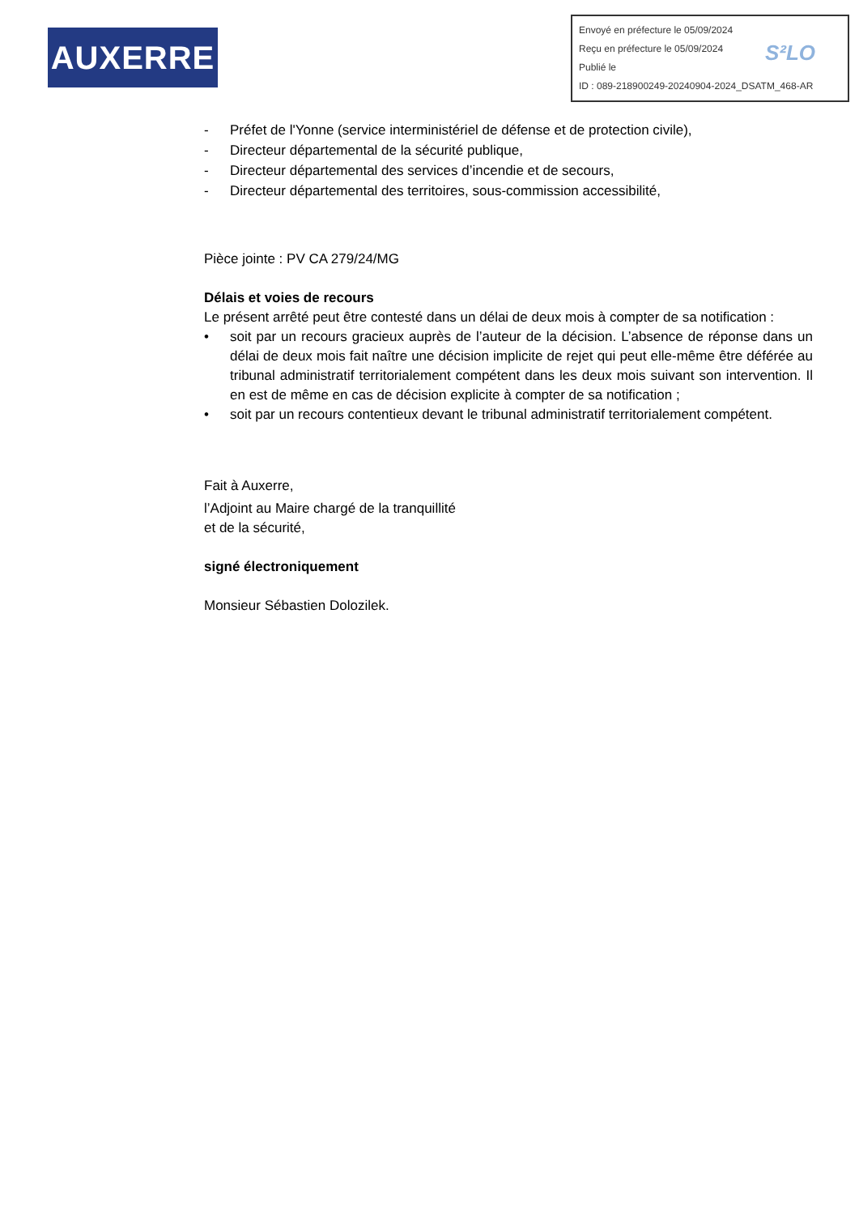AUXERRE
Envoyé en préfecture le 05/09/2024
Reçu en préfecture le 05/09/2024
Publié le
ID : 089-218900249-20240904-2024_DSATM_468-AR
S²LO
- Préfet de l'Yonne (service interministériel de défense et de protection civile),
- Directeur départemental de la sécurité publique,
- Directeur départemental des services d’incendie et de secours,
- Directeur départemental des territoires, sous-commission accessibilité,
Pièce jointe : PV CA 279/24/MG
Délais et voies de recours
Le présent arrêté peut être contesté dans un délai de deux mois à compter de sa notification :
• soit par un recours gracieux auprès de l’auteur de la décision. L’absence de réponse dans un délai de deux mois fait naître une décision implicite de rejet qui peut elle-même être déférée au tribunal administratif territorialement compétent dans les deux mois suivant son intervention. Il en est de même en cas de décision explicite à compter de sa notification ;
• soit par un recours contentieux devant le tribunal administratif territorialement compétent.
Fait à Auxerre,
l’Adjoint au Maire chargé de la tranquillité
et de la sécurité,
signé électroniquement
Monsieur Sébastien Dolozilek.